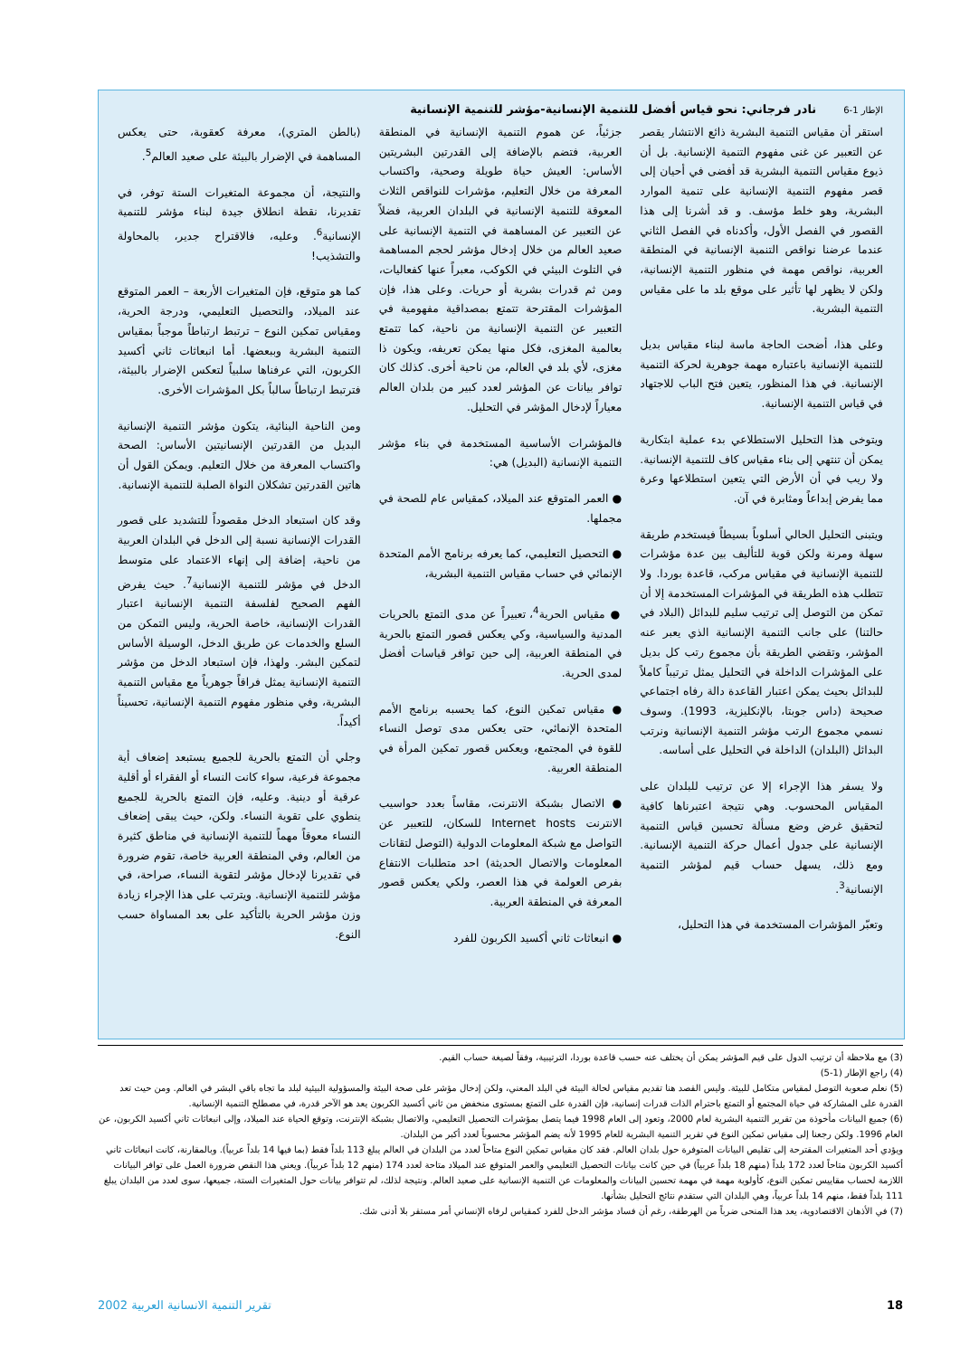الإطار 1-6نادر فرجاني: نحو قياس أفضل للتنمية الإنسانية-مؤشر للتنمية الإنسانية
استقر أن مقياس التنمية البشرية ذائع الانتشار يقصر عن التعبير عن غنى مفهوم التنمية الإنسانية. بل أن ذيوع مقياس التنمية البشرية قد أفضى في أحيان إلى قصر مفهوم التنمية الإنسانية على تنمية الموارد البشرية، وهو خلط مؤسف. و قد أشرنا إلى هذا القصور في الفصل الأول، وأكدناه في الفصل الثاني عندما عرضنا نواقص التنمية الإنسانية في المنطقة العربية، نواقص مهمة في منظور التنمية الإنسانية، ولكن لا يظهر لها تأثير على موقع بلد ما على مقياس التنمية البشرية.
وعلى هذا، أضحت الحاجة ماسة لبناء مقياس بديل للتنمية الإنسانية باعتباره مهمة جوهرية لحركة التنمية الإنسانية. في هذا المنظور، يتعين فتح الباب للاجتهاد في قياس التنمية الإنسانية.
ويتوخى هذا التحليل الاستطلاعي بدء عملية ابتكارية يمكن أن تنتهي إلى بناء مقياس كاف للتنمية الإنسانية. ولا ريب في أن الأرض التي يتعين استطلاعها وعرة مما يفرض إبداعاً ومثابرة في آن.
ويتبنى التحليل الحالي أسلوباً بسيطاً فيستخدم طريقة سهلة ومرنة ولكن قوية للتأليف بين عدة مؤشرات للتنمية الإنسانية في مقياس مركب، قاعدة بوردا. ولا تتطلب هذه الطريقة في المؤشرات المستخدمة إلا أن تمكن من التوصل إلى ترتيب سليم للبدائل (البلاد في حالتنا) على جانب التنمية الإنسانية الذي يعبر عنه المؤشر، وتقضي الطريقة بأن مجموع رتب كل بديل على المؤشرات الداخلة في التحليل يمثل ترتيباً كاملاً للبدائل بحيث يمكن اعتبار القاعدة دالة رفاه اجتماعي صحيحة (داس جوبتا، بالإنكليزية، 1993). وسوف نسمي مجموع الرتب مؤشر التنمية الإنسانية ونرتب البدائل (البلدان) الداخلة في التحليل على أساسه.
ولا يسفر هذا الإجراء إلا عن ترتيب للبلدان على المقياس المحسوب. وهي نتيجة اعتبرناها كافية لتحقيق غرض وضع مسألة تحسين قياس التنمية الإنسانية على جدول أعمال حركة التنمية الإنسانية. ومع ذلك، يسهل حساب قيم لمؤشر التنمية الإنسانية<sup>3</sup>.
وتعبّر المؤشرات المستخدمة في هذا التحليل،
جزئياً، عن هموم التنمية الإنسانية في المنطقة العربية، فتضم بالإضافة إلى القدرتين البشريتين الأساس: العيش حياة طويلة وصحية، واكتساب المعرفة من خلال التعليم، مؤشرات للنواقص الثلاث المعوقة للتنمية الإنسانية في البلدان العربية، فضلاً عن التعبير عن المساهمة في التنمية الإنسانية على صعيد العالم من خلال إدخال مؤشر لحجم المساهمة في التلوث البيئي في الكوكب، معبراً عنها كفعاليات، ومن ثم قدرات بشرية أو حريات. وعلى هذا، فإن المؤشرات المقترحة تتمتع بمصداقية مفهومية في التعبير عن التنمية الإنسانية من ناحية، كما تتمتع بعالمية المغزى، فكل منها يمكن تعريفه، ويكون ذا مغزى، لأي بلد في العالم، من ناحية أخرى. كذلك كان توافر بيانات عن المؤشر لعدد كبير من بلدان العالم معياراً لإدخال المؤشر في التحليل.
فالمؤشرات الأساسية المستخدمة في بناء مؤشر التنمية الإنسانية (البديل) هي:
● العمر المتوقع عند الميلاد، كمقياس عام للصحة في مجملها.
● التحصيل التعليمي، كما يعرفه برنامج الأمم المتحدة الإنمائي في حساب مقياس التنمية البشرية،
● مقياس الحرية<sup>4</sup>، تعبيراً عن مدى التمتع بالحريات المدنية والسياسية، وكي يعكس قصور التمتع بالحرية في المنطقة العربية، إلى حين توافر قياسات أفضل لمدى الحرية.
● مقياس تمكين النوع، كما يحسبه برنامج الأمم المتحدة الإنمائي، حتى يعكس مدى توصل النساء للقوة في المجتمع، ويعكس قصور تمكين المرأة في المنطقة العربية.
● الاتصال بشبكة الانترنت، مقاساً بعدد حواسيب الانترنت Internet hosts للسكان، للتعبير عن التواصل مع شبكة المعلومات الدولية (التوصل لتقانات المعلومات والاتصال الحديثة) احد متطلبات الانتفاع بفرص العولمة في هذا العصر، ولكي يعكس قصور المعرفة في المنطقة العربية.
● انبعاثات ثاني أكسيد الكربون للفرد
(بالطن المتري)، معرفة كعقوبة، حتى يعكس المساهمة في الإضرار بالبيئة على صعيد العالم<sup>5</sup>.
والنتيجة، أن مجموعة المتغيرات الستة توفر، في تقديرنا، نقطة انطلاق جيدة لبناء مؤشر للتنمية الإنسانية<sup>6</sup>. وعليه، فالاقتراح جدير، بالمحاولة والتشذيب!
كما هو متوقع، فإن المتغيرات الأربعة – العمر المتوقع عند الميلاد، والتحصيل التعليمي، ودرجة الحرية، ومقياس تمكين النوع – ترتبط ارتباطاً موجباً بمقياس التنمية البشرية وببعضها. أما انبعاثات ثاني أكسيد الكربون، التي عرفناها سلبياً لتعكس الإضرار بالبيئة، فترتبط ارتباطاً سالباً بكل المؤشرات الأخرى.
ومن الناحية البنائية، يتكون مؤشر التنمية الإنسانية البديل من القدرتين الإنسانيتين الأساس: الصحة واكتساب المعرفة من خلال التعليم. ويمكن القول أن هاتين القدرتين تشكلان النواة الصلبة للتنمية الإنسانية.
وقد كان استبعاد الدخل مقصوداً للتشديد على قصور القدرات الإنسانية نسبة إلى الدخل في البلدان العربية من ناحية، إضافة إلى إنهاء الاعتماد على متوسط الدخل في مؤشر للتنمية الإنسانية<sup>7</sup>. حيث يفرض الفهم الصحيح لفلسفة التنمية الإنسانية اعتبار القدرات الإنسانية، خاصة الحرية، وليس التمكن من السلع والخدمات عن طريق الدخل، الوسيلة الأساس لتمكين البشر. ولهذا، فإن استبعاد الدخل من مؤشر التنمية الإنسانية يمثل فراقاً جوهرياً مع مقياس التنمية البشرية، وفي منظور مفهوم التنمية الإنسانية، تحسيناً أكيداً.
وجلي أن التمتع بالحرية للجميع يستبعد إضعاف أية مجموعة فرعية، سواء كانت النساء أو الفقراء أو أقلية عرقية أو دينية. وعليه، فإن التمتع بالحرية للجميع ينطوي على تقوية النساء. ولكن، حيث يبقى إضعاف النساء معوقاً مهماً للتنمية الإنسانية في مناطق كثيرة من العالم، وفي المنطقة العربية خاصة، تقوم ضرورة في تقديرنا لإدخال مؤشر لتقوية النساء، صراحة، في مؤشر للتنمية الإنسانية. ويترتب على هذا الإجراء زيادة وزن مؤشر الحرية بالتأكيد على بعد المساواة حسب النوع.
(3) مع ملاحظة أن ترتيب الدول على قيم المؤشر يمكن أن يختلف عنه حسب قاعدة بوردا، الترتيبية، وفقاً لصيغة حساب القيم.
(4) راجع الإطار (1-5)
(5) نعلم صعوبة التوصل لمقياس متكامل للبيئة. وليس القصد هنا تقديم مقياس لحالة البيئة في البلد المعني، ولكن إدخال مؤشر على صحة البيئة والمسؤولية البيئية لبلد ما تجاه باقي البشر في العالم. ومن حيث تعد القدرة على المشاركة في حياة المجتمع أو التمتع باحترام الذات قدرات إنسانية، فإن القدرة على التمتع بمستوى منخفض من ثاني أكسيد الكربون يعد هو الآخر قدرة، في مصطلح التنمية الإنسانية.
(6) جميع البيانات مأخوذة من تقرير التنمية البشرية لعام 2000، وتعود إلى العام 1998 فيما يتصل بمؤشرات التحصيل التعليمي، والاتصال بشبكة الإنترنت، وتوقع الحياة عند الميلاد، وإلى انبعاثات ثاني أكسيد الكربون، عن العام 1996. ولكن رجعنا إلى مقياس تمكين النوع في تقرير التنمية البشرية للعام 1995 لأنه يضم المؤشر محسوباً لعدد أكبر من البلدان.
ويؤدي أحد المتغيرات المقترحة إلى تقليص البيانات المتوفرة حول بلدان العالم. فقد كان مقياس تمكين النوع متاحاً لعدد من البلدان في العالم يبلغ 113 بلداً فقط (بما فيها 14 بلداً عربياً). وبالمقارنة، كانت انبعاثات ثاني أكسيد الكربون متاحاً لعدد 172 بلداً (منهم 18 بلداً عربياً) في حين كانت بيانات التحصيل التعليمي والعمر المتوقع عند الميلاد متاحة لعدد 174 (منهم 12 بلداً عربياً). ويعني هذا النقص ضرورة العمل على توافر البيانات اللازمة لحساب مقاييس تمكين النوع، كأولوية مهمة في مهمة تحسين البيانات والمعلومات عن التنمية الإنسانية على صعيد العالم. ونتيجة لذلك، لم تتوافر بيانات حول المتغيرات الستة، جميعها، سوى لعدد من البلدان يبلغ 111 بلداً فقط، منهم 14 بلداً عربياً، وهي البلدان التي ستقدم نتائج التحليل بشأنها.
(7) في الأذهان الاقتصادوية، يعد هذا المنحى ضرباً من الهرطقة، رغم أن فساد مؤشر الدخل للفرد كمقياس لرفاه الإنساني أمر مستقر بلا أدنى شك.
18 تقرير التنمية الانسانية العربية 2002